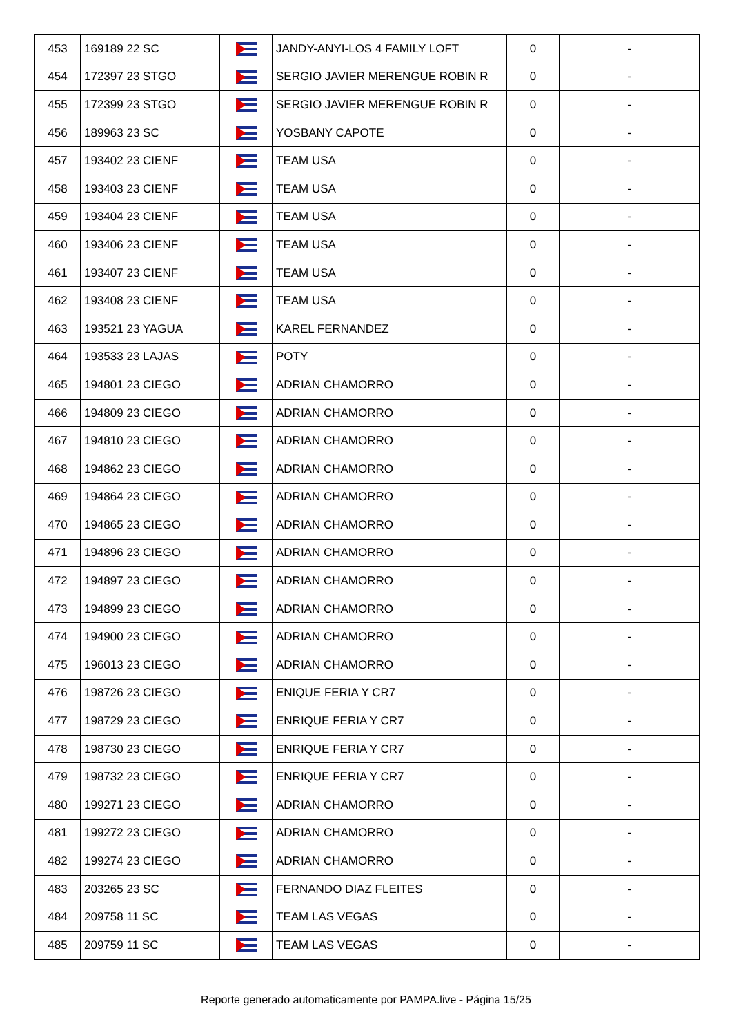| 453 | 169189 22 SC | | JANDY-ANYI-LOS 4 FAMILY LOFT | 0 | - |
| 454 | 172397 23 STGO | | SERGIO JAVIER MERENGUE ROBIN R | 0 | - |
| 455 | 172399 23 STGO | | SERGIO JAVIER MERENGUE ROBIN R | 0 | - |
| 456 | 189963 23 SC | | YOSBANY CAPOTE | 0 | - |
| 457 | 193402 23 CIENF | | TEAM USA | 0 | - |
| 458 | 193403 23 CIENF | | TEAM USA | 0 | - |
| 459 | 193404 23 CIENF | | TEAM USA | 0 | - |
| 460 | 193406 23 CIENF | | TEAM USA | 0 | - |
| 461 | 193407 23 CIENF | | TEAM USA | 0 | - |
| 462 | 193408 23 CIENF | | TEAM USA | 0 | - |
| 463 | 193521 23 YAGUA | | KAREL FERNANDEZ | 0 | - |
| 464 | 193533 23 LAJAS | | POTY | 0 | - |
| 465 | 194801 23 CIEGO | | ADRIAN CHAMORRO | 0 | - |
| 466 | 194809 23 CIEGO | | ADRIAN CHAMORRO | 0 | - |
| 467 | 194810 23 CIEGO | | ADRIAN CHAMORRO | 0 | - |
| 468 | 194862 23 CIEGO | | ADRIAN CHAMORRO | 0 | - |
| 469 | 194864 23 CIEGO | | ADRIAN CHAMORRO | 0 | - |
| 470 | 194865 23 CIEGO | | ADRIAN CHAMORRO | 0 | - |
| 471 | 194896 23 CIEGO | | ADRIAN CHAMORRO | 0 | - |
| 472 | 194897 23 CIEGO | | ADRIAN CHAMORRO | 0 | - |
| 473 | 194899 23 CIEGO | | ADRIAN CHAMORRO | 0 | - |
| 474 | 194900 23 CIEGO | | ADRIAN CHAMORRO | 0 | - |
| 475 | 196013 23 CIEGO | | ADRIAN CHAMORRO | 0 | - |
| 476 | 198726 23 CIEGO | | ENIQUE FERIA Y CR7 | 0 | - |
| 477 | 198729 23 CIEGO | | ENRIQUE FERIA Y CR7 | 0 | - |
| 478 | 198730 23 CIEGO | | ENRIQUE FERIA Y CR7 | 0 | - |
| 479 | 198732 23 CIEGO | | ENRIQUE FERIA Y CR7 | 0 | - |
| 480 | 199271 23 CIEGO | | ADRIAN CHAMORRO | 0 | - |
| 481 | 199272 23 CIEGO | | ADRIAN CHAMORRO | 0 | - |
| 482 | 199274 23 CIEGO | | ADRIAN CHAMORRO | 0 | - |
| 483 | 203265 23 SC | | FERNANDO DIAZ FLEITES | 0 | - |
| 484 | 209758 11 SC | | TEAM LAS VEGAS | 0 | - |
| 485 | 209759 11 SC | | TEAM LAS VEGAS | 0 | - |
Reporte generado automaticamente por PAMPA.live - Página 15/25